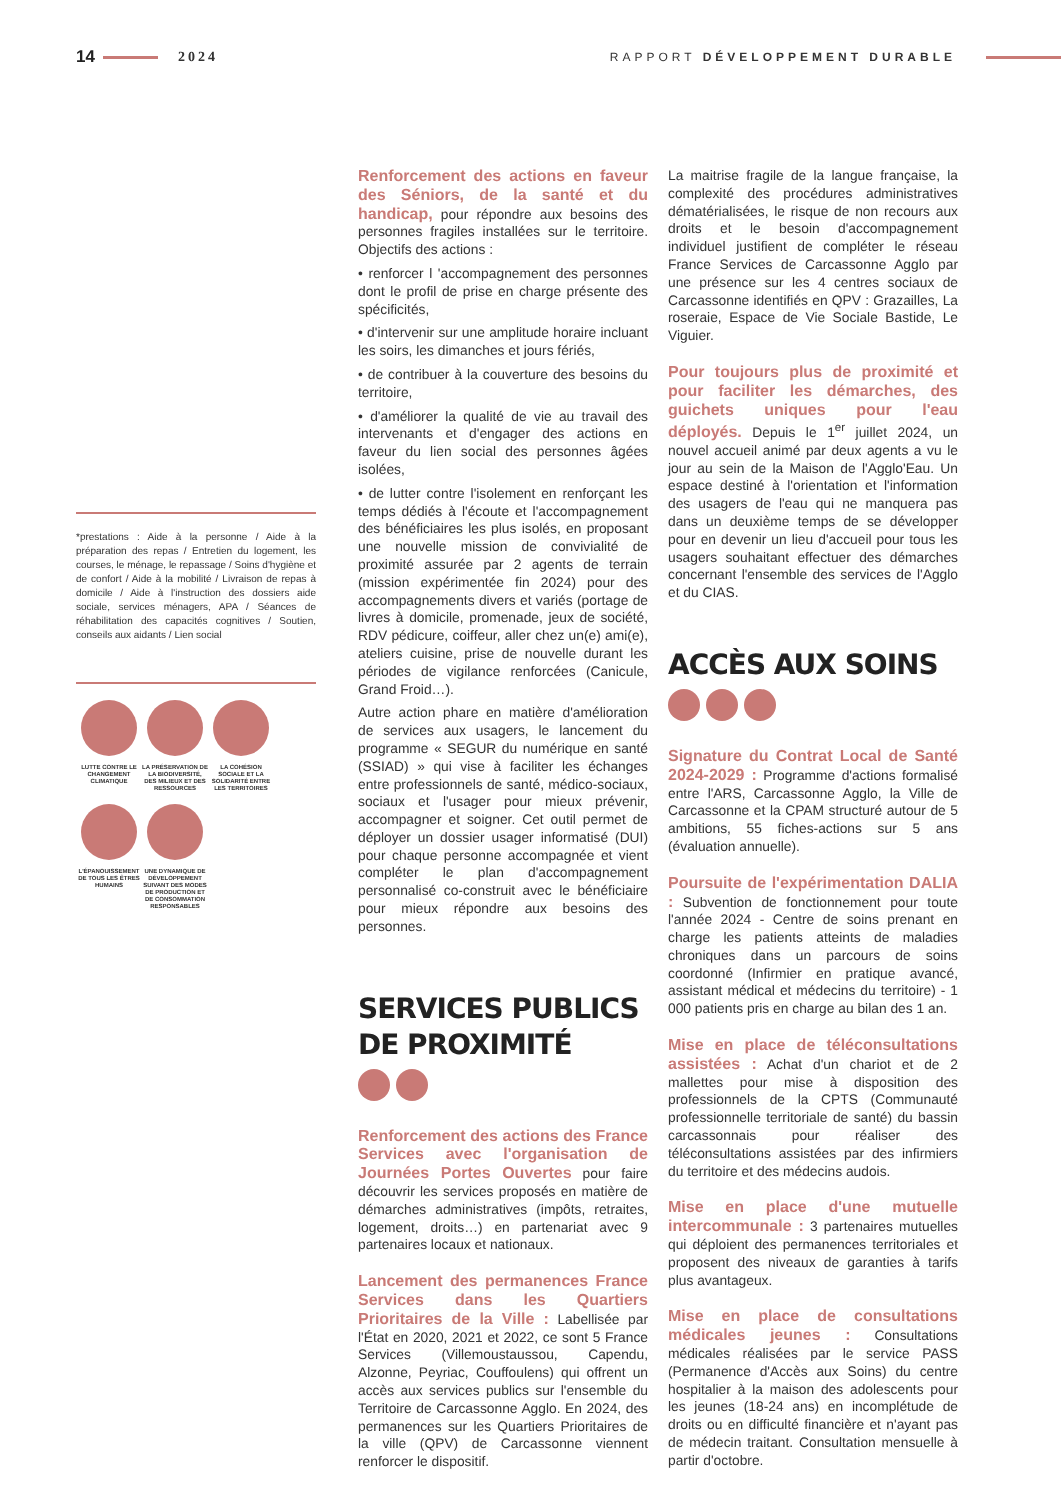14 2024 RAPPORT DÉVELOPPEMENT DURABLE
*prestations : Aide à la personne / Aide à la préparation des repas / Entretien du logement, les courses, le ménage, le repassage / Soins d'hygiène et de confort / Aide à la mobilité / Livraison de repas à domicile / Aide à l'instruction des dossiers aide sociale, services ménagers, APA / Séances de réhabilitation des capacités cognitives / Soutien, conseils aux aidants / Lien social
LUTTE CONTRE LE CHANGEMENT CLIMATIQUE
LA PRÉSERVATION DE LA BIODIVERSITÉ, DES MILIEUX ET DES RESSOURCES
LA COHÉSION SOCIALE ET LA SOLIDARITÉ ENTRE LES TERRITOIRES
L'ÉPANOUISSEMENT DE TOUS LES ÊTRES HUMAINS
UNE DYNAMIQUE DE DÉVELOPPEMENT SUIVANT DES MODES DE PRODUCTION ET DE CONSOMMATION RESPONSABLES
Renforcement des actions en faveur des Séniors, de la santé et du handicap, pour répondre aux besoins des personnes fragiles installées sur le territoire. Objectifs des actions :
• renforcer l 'accompagnement des personnes dont le profil de prise en charge présente des spécificités,
• d'intervenir sur une amplitude horaire incluant les soirs, les dimanches et jours fériés,
• de contribuer à la couverture des besoins du territoire,
• d'améliorer la qualité de vie au travail des intervenants et d'engager des actions en faveur du lien social des personnes âgées isolées,
• de lutter contre l'isolement en renforçant les temps dédiés à l'écoute et l'accompagnement des bénéficiaires les plus isolés, en proposant une nouvelle mission de convivialité de proximité assurée par 2 agents de terrain (mission expérimentée fin 2024) pour des accompagnements divers et variés (portage de livres à domicile, promenade, jeux de société, RDV pédicure, coiffeur, aller chez un(e) ami(e), ateliers cuisine, prise de nouvelle durant les périodes de vigilance renforcées (Canicule, Grand Froid…).
Autre action phare en matière d'amélioration de services aux usagers, le lancement du programme « SEGUR du numérique en santé (SSIAD) » qui vise à faciliter les échanges entre professionnels de santé, médico-sociaux, sociaux et l'usager pour mieux prévenir, accompagner et soigner. Cet outil permet de déployer un dossier usager informatisé (DUI) pour chaque personne accompagnée et vient compléter le plan d'accompagnement personnalisé co-construit avec le bénéficiaire pour mieux répondre aux besoins des personnes.
SERVICES PUBLICS
DE PROXIMITÉ
Renforcement des actions des France Services avec l'organisation de Journées Portes Ouvertes pour faire découvrir les services proposés en matière de démarches administratives (impôts, retraites, logement, droits…) en partenariat avec 9 partenaires locaux et nationaux.
Lancement des permanences France Services dans les Quartiers Prioritaires de la Ville : Labellisée par l'État en 2020, 2021 et 2022, ce sont 5 France Services (Villemoustaussou, Capendu, Alzonne, Peyriac, Couffoulens) qui offrent un accès aux services publics sur l'ensemble du Territoire de Carcassonne Agglo. En 2024, des permanences sur les Quartiers Prioritaires de la ville (QPV) de Carcassonne viennent renforcer le dispositif.
La maitrise fragile de la langue française, la complexité des procédures administratives dématérialisées, le risque de non recours aux droits et le besoin d'accompagnement individuel justifient de compléter le réseau France Services de Carcassonne Agglo par une présence sur les 4 centres sociaux de Carcassonne identifiés en QPV : Grazailles, La roseraie, Espace de Vie Sociale Bastide, Le Viguier.
Pour toujours plus de proximité et pour faciliter les démarches, des guichets uniques pour l'eau déployés. Depuis le 1<sup>er</sup> juillet 2024, un nouvel accueil animé par deux agents a vu le jour au sein de la Maison de l'Agglo'Eau. Un espace destiné à l'orientation et l'information des usagers de l'eau qui ne manquera pas dans un deuxième temps de se développer pour en devenir un lieu d'accueil pour tous les usagers souhaitant effectuer des démarches concernant l'ensemble des services de l'Agglo et du CIAS.
ACCÈS AUX SOINS
Signature du Contrat Local de Santé 2024-2029 : Programme d'actions formalisé entre l'ARS, Carcassonne Agglo, la Ville de Carcassonne et la CPAM structuré autour de 5 ambitions, 55 fiches-actions sur 5 ans (évaluation annuelle).
Poursuite de l'expérimentation DALIA : Subvention de fonctionnement pour toute l'année 2024 - Centre de soins prenant en charge les patients atteints de maladies chroniques dans un parcours de soins coordonné (Infirmier en pratique avancé, assistant médical et médecins du territoire) - 1 000 patients pris en charge au bilan des 1 an.
Mise en place de téléconsultations assistées : Achat d'un chariot et de 2 mallettes pour mise à disposition des professionnels de la CPTS (Communauté professionnelle territoriale de santé) du bassin carcassonnais pour réaliser des téléconsultations assistées par des infirmiers du territoire et des médecins audois.
Mise en place d'une mutuelle intercommunale : 3 partenaires mutuelles qui déploient des permanences territoriales et proposent des niveaux de garanties à tarifs plus avantageux.
Mise en place de consultations médicales jeunes : Consultations médicales réalisées par le service PASS (Permanence d'Accès aux Soins) du centre hospitalier à la maison des adolescents pour les jeunes (18-24 ans) en incomplétude de droits ou en difficulté financière et n'ayant pas de médecin traitant. Consultation mensuelle à partir d'octobre.